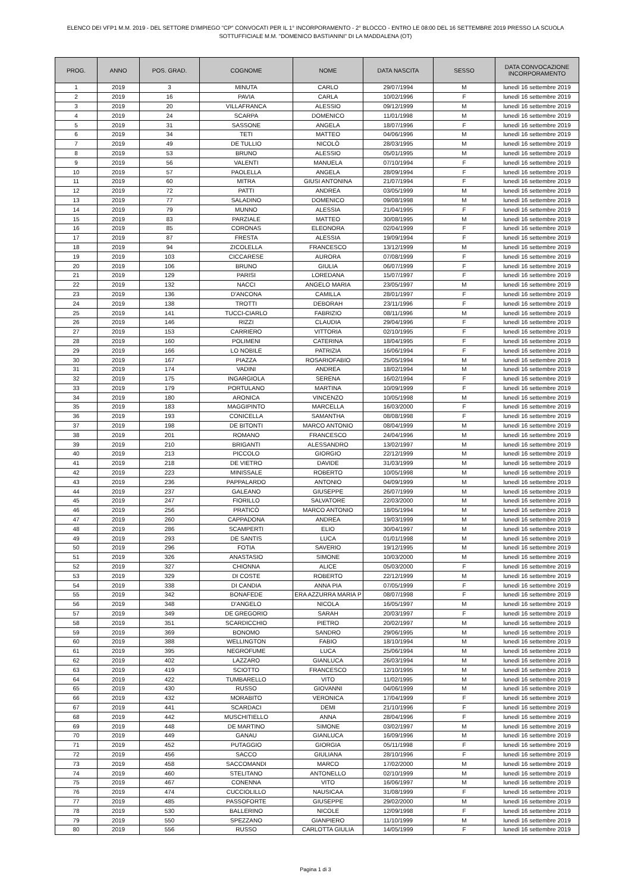ELENCO DEI VFP1 M.M. 2019 - DEL SETTORE D'IMPIEGO "CP" CONVOCATI PER IL 1° INCORPORAMENTO - 2° BLOCCO - ENTRO LE 08:00 DEL 16 SETTEMBRE 2019 PRESSO LA SCUOLA SOTTUFFICIALE M.M. "DOMENICO BASTIANINI" DI LA MADDALENA (OT)
| PROG. | ANNO | POS. GRAD. | COGNOME | NOME | DATA NASCITA | SESSO | DATA CONVOCAZIONE INCORPORAMENTO |
| --- | --- | --- | --- | --- | --- | --- | --- |
| 1 | 2019 | 3 | MINUTA | CARLO | 29/07/1994 | M | lunedì 16 settembre 2019 |
| 2 | 2019 | 16 | PAVIA | CARLA | 10/02/1996 | F | lunedì 16 settembre 2019 |
| 3 | 2019 | 20 | VILLAFRANCA | ALESSIO | 09/12/1999 | M | lunedì 16 settembre 2019 |
| 4 | 2019 | 24 | SCARPA | DOMENICO | 11/01/1998 | M | lunedì 16 settembre 2019 |
| 5 | 2019 | 31 | SASSONE | ANGELA | 18/07/1996 | F | lunedì 16 settembre 2019 |
| 6 | 2019 | 34 | TETI | MATTEO | 04/06/1996 | M | lunedì 16 settembre 2019 |
| 7 | 2019 | 49 | DE TULLIO | NICOLÒ | 28/03/1995 | M | lunedì 16 settembre 2019 |
| 8 | 2019 | 53 | BRUNO | ALESSIO | 05/01/1995 | M | lunedì 16 settembre 2019 |
| 9 | 2019 | 56 | VALENTI | MANUELA | 07/10/1994 | F | lunedì 16 settembre 2019 |
| 10 | 2019 | 57 | PAOLELLA | ANGELA | 28/09/1994 | F | lunedì 16 settembre 2019 |
| 11 | 2019 | 60 | MITRA | GIUSI ANTONINA | 21/07/1994 | F | lunedì 16 settembre 2019 |
| 12 | 2019 | 72 | PATTI | ANDREA | 03/05/1999 | M | lunedì 16 settembre 2019 |
| 13 | 2019 | 77 | SALADINO | DOMENICO | 09/08/1998 | M | lunedì 16 settembre 2019 |
| 14 | 2019 | 79 | MUNNO | ALESSIA | 21/04/1995 | F | lunedì 16 settembre 2019 |
| 15 | 2019 | 83 | PARZIALE | MATTEO | 30/08/1995 | M | lunedì 16 settembre 2019 |
| 16 | 2019 | 85 | CORONAS | ELEONORA | 02/04/1999 | F | lunedì 16 settembre 2019 |
| 17 | 2019 | 87 | FRESTA | ALESSIA | 19/09/1994 | F | lunedì 16 settembre 2019 |
| 18 | 2019 | 94 | ZICOLELLA | FRANCESCO | 13/12/1999 | M | lunedì 16 settembre 2019 |
| 19 | 2019 | 103 | CICCARESE | AURORA | 07/08/1999 | F | lunedì 16 settembre 2019 |
| 20 | 2019 | 106 | BRUNO | GIULIA | 06/07/1999 | F | lunedì 16 settembre 2019 |
| 21 | 2019 | 129 | PARISI | LOREDANA | 15/07/1997 | F | lunedì 16 settembre 2019 |
| 22 | 2019 | 132 | NACCI | ANGELO MARIA | 23/05/1997 | M | lunedì 16 settembre 2019 |
| 23 | 2019 | 136 | D'ANCONA | CAMILLA | 28/01/1997 | F | lunedì 16 settembre 2019 |
| 24 | 2019 | 138 | TROTTI | DEBORAH | 23/11/1996 | F | lunedì 16 settembre 2019 |
| 25 | 2019 | 141 | TUCCI-CIARLO | FABRIZIO | 08/11/1996 | M | lunedì 16 settembre 2019 |
| 26 | 2019 | 146 | RIZZI | CLAUDIA | 29/04/1996 | F | lunedì 16 settembre 2019 |
| 27 | 2019 | 153 | CARRIERO | VITTORIA | 02/10/1995 | F | lunedì 16 settembre 2019 |
| 28 | 2019 | 160 | POLIMENI | CATERINA | 18/04/1995 | F | lunedì 16 settembre 2019 |
| 29 | 2019 | 166 | LO NOBILE | PATRIZIA | 16/06/1994 | F | lunedì 16 settembre 2019 |
| 30 | 2019 | 167 | PIAZZA | ROSARIOFABIO | 25/05/1994 | M | lunedì 16 settembre 2019 |
| 31 | 2019 | 174 | VADINI | ANDREA | 18/02/1994 | M | lunedì 16 settembre 2019 |
| 32 | 2019 | 175 | INGARGIOLA | SERENA | 16/02/1994 | F | lunedì 16 settembre 2019 |
| 33 | 2019 | 179 | PORTULANO | MARTINA | 10/09/1999 | F | lunedì 16 settembre 2019 |
| 34 | 2019 | 180 | ARONICA | VINCENZO | 10/05/1998 | M | lunedì 16 settembre 2019 |
| 35 | 2019 | 183 | MAGGIPINTO | MARCELLA | 16/03/2000 | F | lunedì 16 settembre 2019 |
| 36 | 2019 | 193 | CONICELLA | SAMANTHA | 08/08/1998 | F | lunedì 16 settembre 2019 |
| 37 | 2019 | 198 | DE BITONTI | MARCO ANTONIO | 08/04/1999 | M | lunedì 16 settembre 2019 |
| 38 | 2019 | 201 | ROMANO | FRANCESCO | 24/04/1996 | M | lunedì 16 settembre 2019 |
| 39 | 2019 | 210 | BRIGANTI | ALESSANDRO | 13/02/1997 | M | lunedì 16 settembre 2019 |
| 40 | 2019 | 213 | PICCOLO | GIORGIO | 22/12/1999 | M | lunedì 16 settembre 2019 |
| 41 | 2019 | 218 | DE VIETRO | DAVIDE | 31/03/1999 | M | lunedì 16 settembre 2019 |
| 42 | 2019 | 223 | MINISSALE | ROBERTO | 10/05/1998 | M | lunedì 16 settembre 2019 |
| 43 | 2019 | 236 | PAPPALARDO | ANTONIO | 04/09/1999 | M | lunedì 16 settembre 2019 |
| 44 | 2019 | 237 | GALEANO | GIUSEPPE | 26/07/1999 | M | lunedì 16 settembre 2019 |
| 45 | 2019 | 247 | FIORILLO | SALVATORE | 22/03/2000 | M | lunedì 16 settembre 2019 |
| 46 | 2019 | 256 | PRATICÒ | MARCO ANTONIO | 18/05/1994 | M | lunedì 16 settembre 2019 |
| 47 | 2019 | 260 | CAPPADONA | ANDREA | 19/03/1999 | M | lunedì 16 settembre 2019 |
| 48 | 2019 | 286 | SCAMPERTI | ELIO | 30/04/1997 | M | lunedì 16 settembre 2019 |
| 49 | 2019 | 293 | DE SANTIS | LUCA | 01/01/1998 | M | lunedì 16 settembre 2019 |
| 50 | 2019 | 296 | FOTIA | SAVERIO | 19/12/1995 | M | lunedì 16 settembre 2019 |
| 51 | 2019 | 326 | ANASTASIO | SIMONE | 10/03/2000 | M | lunedì 16 settembre 2019 |
| 52 | 2019 | 327 | CHIONNA | ALICE | 05/03/2000 | F | lunedì 16 settembre 2019 |
| 53 | 2019 | 329 | DI COSTE | ROBERTO | 22/12/1999 | M | lunedì 16 settembre 2019 |
| 54 | 2019 | 338 | DI CANDIA | ANNA PIA | 07/05/1999 | F | lunedì 16 settembre 2019 |
| 55 | 2019 | 342 | BONAFEDE | ERA AZZURRA MARIA P | 08/07/1998 | F | lunedì 16 settembre 2019 |
| 56 | 2019 | 348 | D'ANGELO | NICOLA | 16/05/1997 | M | lunedì 16 settembre 2019 |
| 57 | 2019 | 349 | DE GREGORIO | SARAH | 20/03/1997 | F | lunedì 16 settembre 2019 |
| 58 | 2019 | 351 | SCARDICCHIO | PIETRO | 20/02/1997 | M | lunedì 16 settembre 2019 |
| 59 | 2019 | 369 | BONOMO | SANDRO | 29/06/1995 | M | lunedì 16 settembre 2019 |
| 60 | 2019 | 388 | WELLINGTON | FABIO | 18/10/1994 | M | lunedì 16 settembre 2019 |
| 61 | 2019 | 395 | NEGROFUME | LUCA | 25/06/1994 | M | lunedì 16 settembre 2019 |
| 62 | 2019 | 402 | LAZZARO | GIANLUCA | 26/03/1994 | M | lunedì 16 settembre 2019 |
| 63 | 2019 | 419 | SCIOTTO | FRANCESCO | 12/10/1995 | M | lunedì 16 settembre 2019 |
| 64 | 2019 | 422 | TUMBARELLO | VITO | 11/02/1995 | M | lunedì 16 settembre 2019 |
| 65 | 2019 | 430 | RUSSO | GIOVANNI | 04/06/1999 | M | lunedì 16 settembre 2019 |
| 66 | 2019 | 432 | MORABITO | VERONICA | 17/04/1999 | F | lunedì 16 settembre 2019 |
| 67 | 2019 | 441 | SCARDACI | DEMI | 21/10/1996 | F | lunedì 16 settembre 2019 |
| 68 | 2019 | 442 | MUSCHITIELLO | ANNA | 28/04/1996 | F | lunedì 16 settembre 2019 |
| 69 | 2019 | 448 | DE MARTINO | SIMONE | 03/02/1997 | M | lunedì 16 settembre 2019 |
| 70 | 2019 | 449 | GANAU | GIANLUCA | 16/09/1996 | M | lunedì 16 settembre 2019 |
| 71 | 2019 | 452 | PUTAGGIO | GIORGIA | 05/11/1998 | F | lunedì 16 settembre 2019 |
| 72 | 2019 | 456 | SACCO | GIULIANA | 28/10/1996 | F | lunedì 16 settembre 2019 |
| 73 | 2019 | 458 | SACCOMANDI | MARCO | 17/02/2000 | M | lunedì 16 settembre 2019 |
| 74 | 2019 | 460 | STELITANO | ANTONELLO | 02/10/1999 | M | lunedì 16 settembre 2019 |
| 75 | 2019 | 467 | CONENNA | VITO | 16/06/1997 | M | lunedì 16 settembre 2019 |
| 76 | 2019 | 474 | CUCCIOLILLO | NAUSICAA | 31/08/1999 | F | lunedì 16 settembre 2019 |
| 77 | 2019 | 485 | PASSOFORTE | GIUSEPPE | 29/02/2000 | M | lunedì 16 settembre 2019 |
| 78 | 2019 | 530 | BALLERINO | NICOLE | 12/09/1998 | F | lunedì 16 settembre 2019 |
| 79 | 2019 | 550 | SPEZZANO | GIANPIERO | 11/10/1999 | M | lunedì 16 settembre 2019 |
| 80 | 2019 | 556 | RUSSO | CARLOTTA GIULIA | 14/05/1999 | F | lunedì 16 settembre 2019 |
Pagina 1 di 3